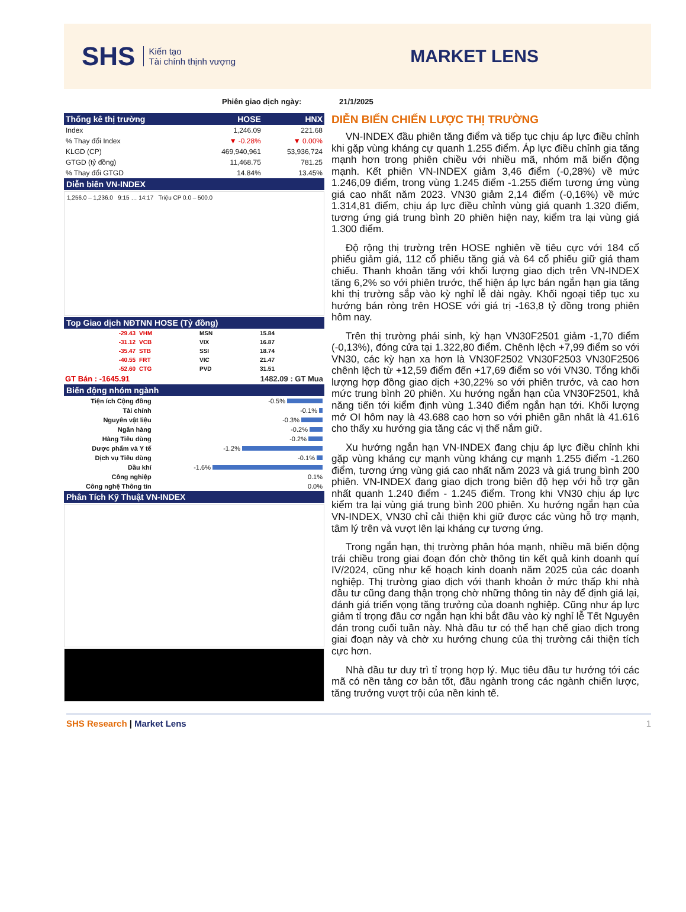SHS
Kiến tạo
Tài chính thịnh vượng
MARKET LENS
Phiên giao dịch ngày: 21/1/2025
| Thống kê thị trường | HOSE | HNX |
| --- | --- | --- |
| Index | 1,246.09 | 221.68 |
| % Thay đổi Index | ▼ -0.28% | ▼ 0.00% |
| KLGD (CP) | 469,940,961 | 53,936,724 |
| GTGD (tỷ đồng) | 11,468.75 | 781.25 |
| % Thay đổi GTGD | 14.84% | 13.45% |
Diễn biến VN-INDEX
1,256.0 – 1,236.0 9:15 … 14:17 Triệu CP 0.0 – 500.0
Top Giao dịch NĐTNN HOSE (Tỷ đồng)
| -29.43 | VHM | MSN | 15.84 |
| -31.12 | VCB | VIX | 16.87 |
| -35.47 | STB | SSI | 18.74 |
| -40.55 | FRT | VIC | 21.47 |
| -52.60 | CTG | PVD | 31.51 |
GT Bán : -1645.91 1482.09 : GT Mua
Biến động nhóm ngành
| Tiện ích Cộng đồng | -0.5% |
| Tài chính | -0.1% |
| Nguyên vật liệu | -0.3% |
| Ngân hàng | -0.2% |
| Hàng Tiêu dùng | -0.2% |
| Dược phẩm và Y tế | -1.2% |
| Dịch vụ Tiêu dùng | -0.1% |
| Dầu khí | -1.6% |
| Công nghiệp | 0.1% |
| Công nghệ Thông tin | 0.0% |
Phân Tích Kỹ Thuật VN-INDEX
DIỄN BIẾN CHIẾN LƯỢC THỊ TRƯỜNG
VN-INDEX đầu phiên tăng điểm và tiếp tục chịu áp lực điều chỉnh khi gặp vùng kháng cự quanh 1.255 điểm. Áp lực điều chỉnh gia tăng mạnh hơn trong phiên chiều với nhiều mã, nhóm mã biến động mạnh. Kết phiên VN-INDEX giảm 3,46 điểm (-0,28%) về mức 1.246,09 điểm, trong vùng 1.245 điểm -1.255 điểm tương ứng vùng giá cao nhất năm 2023. VN30 giảm 2,14 điểm (-0,16%) về mức 1.314,81 điểm, chịu áp lực điều chỉnh vùng giá quanh 1.320 điểm, tương ứng giá trung bình 20 phiên hiện nay, kiểm tra lại vùng giá 1.300 điểm.
Độ rộng thị trường trên HOSE nghiên về tiêu cực với 184 cổ phiếu giảm giá, 112 cổ phiếu tăng giá và 64 cổ phiếu giữ giá tham chiếu. Thanh khoản tăng với khối lượng giao dịch trên VN-INDEX tăng 6,2% so với phiên trước, thể hiện áp lực bán ngắn hạn gia tăng khi thị trường sắp vào kỳ nghỉ lễ dài ngày. Khối ngoại tiếp tục xu hướng bán ròng trên HOSE với giá trị -163,8 tỷ đồng trong phiên hôm nay.
Trên thị trường phái sinh, kỳ hạn VN30F2501 giảm -1,70 điểm (-0,13%), đóng cửa tại 1.322,80 điểm. Chênh lệch +7,99 điểm so với VN30, các kỳ hạn xa hơn là VN30F2502 VN30F2503 VN30F2506 chênh lệch từ +12,59 điểm đến +17,69 điểm so với VN30. Tổng khối lượng hợp đồng giao dịch +30,22% so với phiên trước, và cao hơn mức trung bình 20 phiên. Xu hướng ngắn hạn của VN30F2501, khả năng tiến tới kiểm định vùng 1.340 điểm ngắn hạn tới. Khối lượng mở OI hôm nay là 43.688 cao hơn so với phiên gần nhất là 41.616 cho thấy xu hướng gia tăng các vị thế nắm giữ.
Xu hướng ngắn hạn VN-INDEX đang chịu áp lực điều chỉnh khi gặp vùng kháng cự mạnh vùng kháng cự mạnh 1.255 điểm -1.260 điểm, tương ứng vùng giá cao nhất năm 2023 và giá trung bình 200 phiên. VN-INDEX đang giao dịch trong biên độ hẹp với hỗ trợ gần nhất quanh 1.240 điểm - 1.245 điểm. Trong khi VN30 chịu áp lực kiểm tra lại vùng giá trung bình 200 phiên. Xu hướng ngắn hạn của VN-INDEX, VN30 chỉ cải thiện khi giữ được các vùng hỗ trợ mạnh, tâm lý trên và vượt lên lại kháng cự tương ứng.
Trong ngắn hạn, thị trường phân hóa mạnh, nhiều mã biến động trái chiều trong giai đoạn đón chờ thông tin kết quả kinh doanh quí IV/2024, cũng như kế hoạch kinh doanh năm 2025 của các doanh nghiệp. Thị trường giao dịch với thanh khoản ở mức thấp khi nhà đầu tư cũng đang thận trọng chờ những thông tin này để định giá lại, đánh giá triển vọng tăng trưởng của doanh nghiệp. Cũng như áp lực giảm tỉ trọng đầu cơ ngắn hạn khi bắt đầu vào kỳ nghỉ lễ Tết Nguyên đán trong cuối tuần này. Nhà đầu tư có thể hạn chế giao dịch trong giai đoạn này và chờ xu hướng chung của thị trường cải thiện tích cực hơn.
Nhà đầu tư duy trì tỉ trọng hợp lý. Mục tiêu đầu tư hướng tới các mã có nền tảng cơ bản tốt, đầu ngành trong các ngành chiến lược, tăng trưởng vượt trội của nền kinh tế.
SHS Research | Market Lens 1